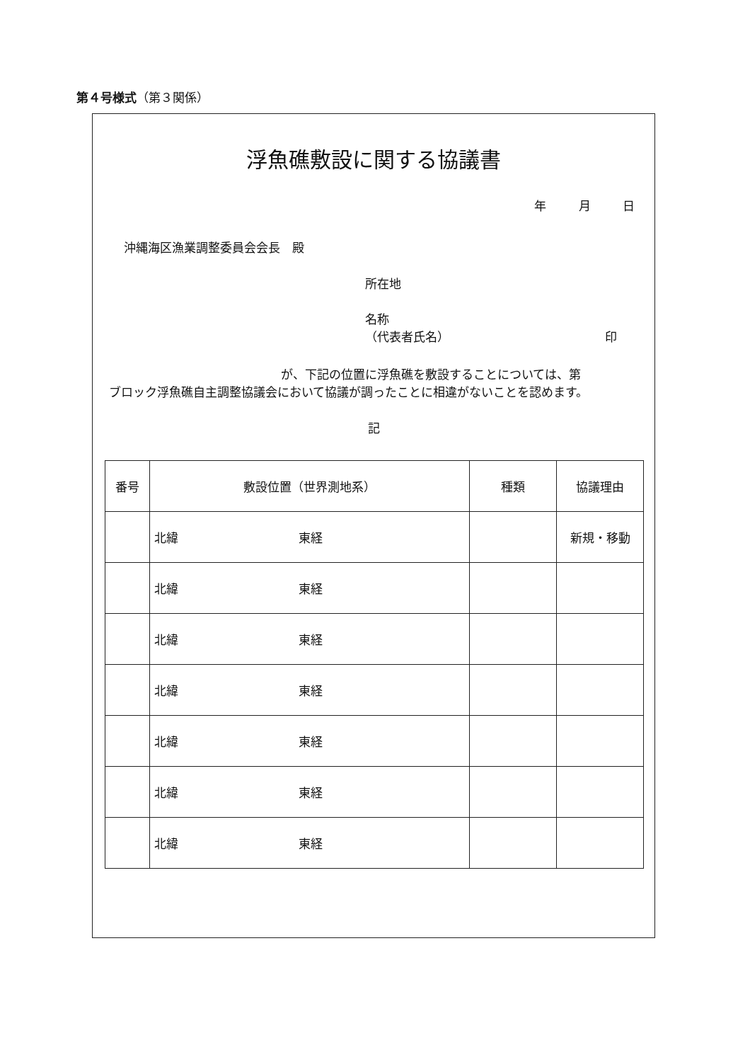第４号様式（第３関係）
浮魚礁敷設に関する協議書
年 月 日
沖縄海区漁業調整委員会会長　殿
所在地
名称
（代表者氏名） 印
が、下記の位置に浮魚礁を敷設することについては、第
　ブロック浮魚礁自主調整協議会において協議が調ったことに相違がないことを認めます。
記
| 番号 | 敷設位置（世界測地系） | 種類 | 協議理由 |
| --- | --- | --- | --- |
| | 北緯 東経 | | 新規・移動 |
| | 北緯 東経 | | |
| | 北緯 東経 | | |
| | 北緯 東経 | | |
| | 北緯 東経 | | |
| | 北緯 東経 | | |
| | 北緯 東経 | | |